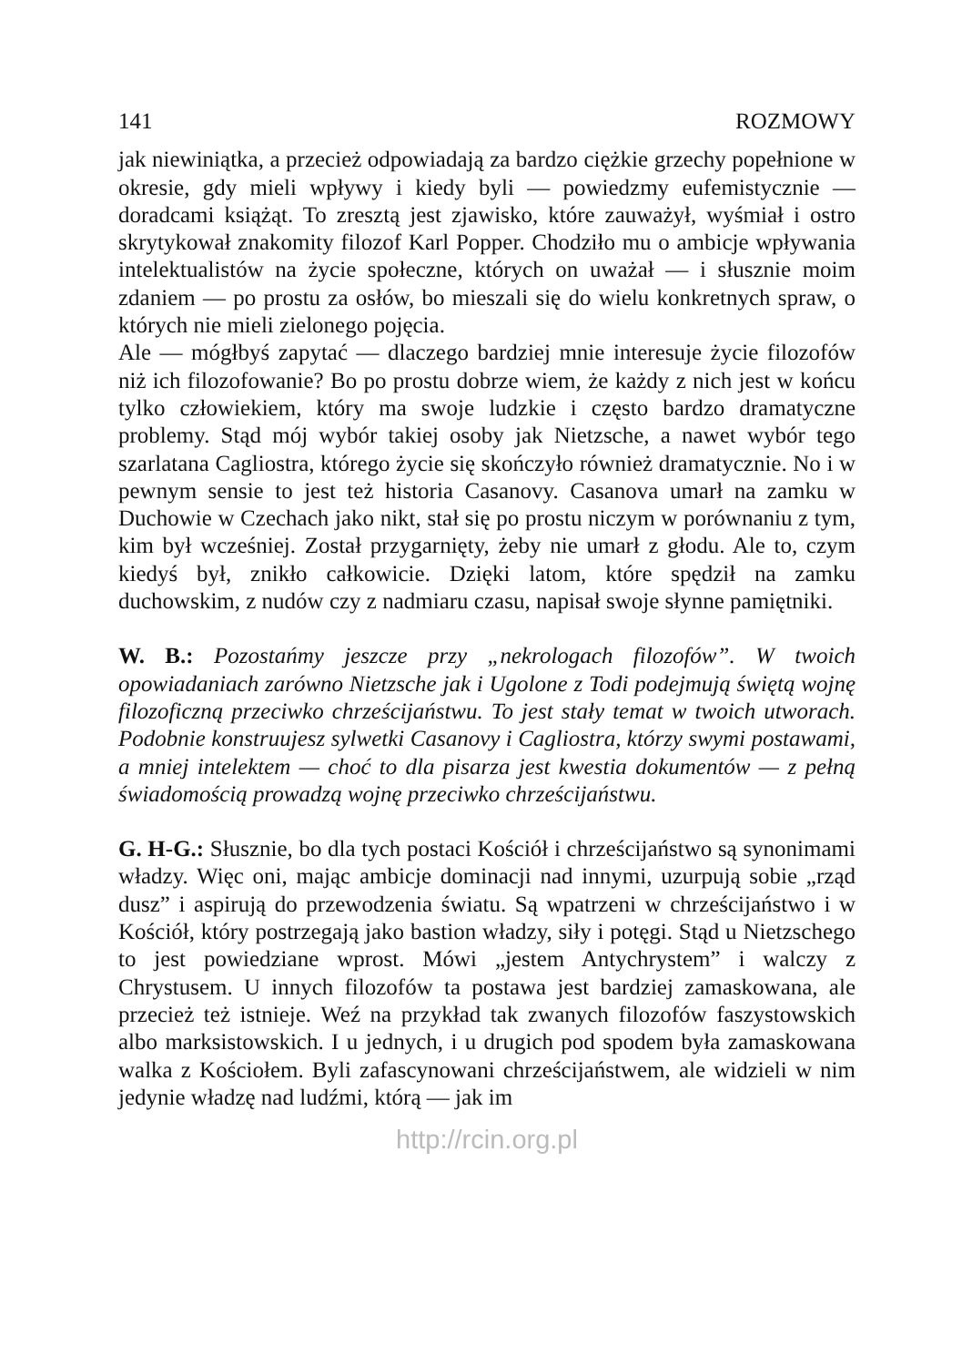141 ROZMOWY
jak niewiniątka, a przecież odpowiadają za bardzo ciężkie grzechy popełnione w okresie, gdy mieli wpływy i kiedy byli — powiedzmy eufemistycznie — doradcami książąt. To zresztą jest zjawisko, które zauważył, wyśmiał i ostro skrytykował znakomity filozof Karl Popper. Chodziło mu o ambicje wpływania intelektualistów na życie społeczne, których on uważał — i słusznie moim zdaniem — po prostu za osłów, bo mieszali się do wielu konkretnych spraw, o których nie mieli zielonego pojęcia.
Ale — mógłbyś zapytać — dlaczego bardziej mnie interesuje życie filozofów niż ich filozofowanie? Bo po prostu dobrze wiem, że każdy z nich jest w końcu tylko człowiekiem, który ma swoje ludzkie i często bardzo dramatyczne problemy. Stąd mój wybór takiej osoby jak Nietzsche, a nawet wybór tego szarlatana Cagliostra, którego życie się skończyło również dramatycznie. No i w pewnym sensie to jest też historia Casanovy. Casanova umarł na zamku w Duchowie w Czechach jako nikt, stał się po prostu niczym w porównaniu z tym, kim był wcześniej. Został przygarnięty, żeby nie umarł z głodu. Ale to, czym kiedyś był, znikło całkowicie. Dzięki latom, które spędził na zamku duchowskim, z nudów czy z nadmiaru czasu, napisał swoje słynne pamiętniki.
W. B.: Pozostańmy jeszcze przy „nekrologach filozofów”. W twoich opowiadaniach zarówno Nietzsche jak i Ugolone z Todi podejmują świętą wojnę filozoficzną przeciwko chrześcijaństwu. To jest stały temat w twoich utworach. Podobnie konstruujesz sylwetki Casanovy i Cagliostra, którzy swymi postawami, a mniej intelektem — choć to dla pisarza jest kwestia dokumentów — z pełną świadomością prowadzą wojnę przeciwko chrześcijaństwu.
G. H-G.: Słusznie, bo dla tych postaci Kościół i chrześcijaństwo są synonimami władzy. Więc oni, mając ambicje dominacji nad innymi, uzurpują sobie „rząd dusz” i aspirują do przewodzenia światu. Są wpatrzeni w chrześcijaństwo i w Kościół, który postrzegają jako bastion władzy, siły i potęgi. Stąd u Nietzschego to jest powiedziane wprost. Mówi „jestem Antychrystem” i walczy z Chrystusem. U innych filozofów ta postawa jest bardziej zamaskowana, ale przecież też istnieje. Weź na przykład tak zwanych filozofów faszystowskich albo marksistowskich. I u jednych, i u drugich pod spodem była zamaskowana walka z Kościołem. Byli zafascynowani chrześcijaństwem, ale widzieli w nim jedynie władzę nad ludźmi, którą — jak im
http://rcin.org.pl